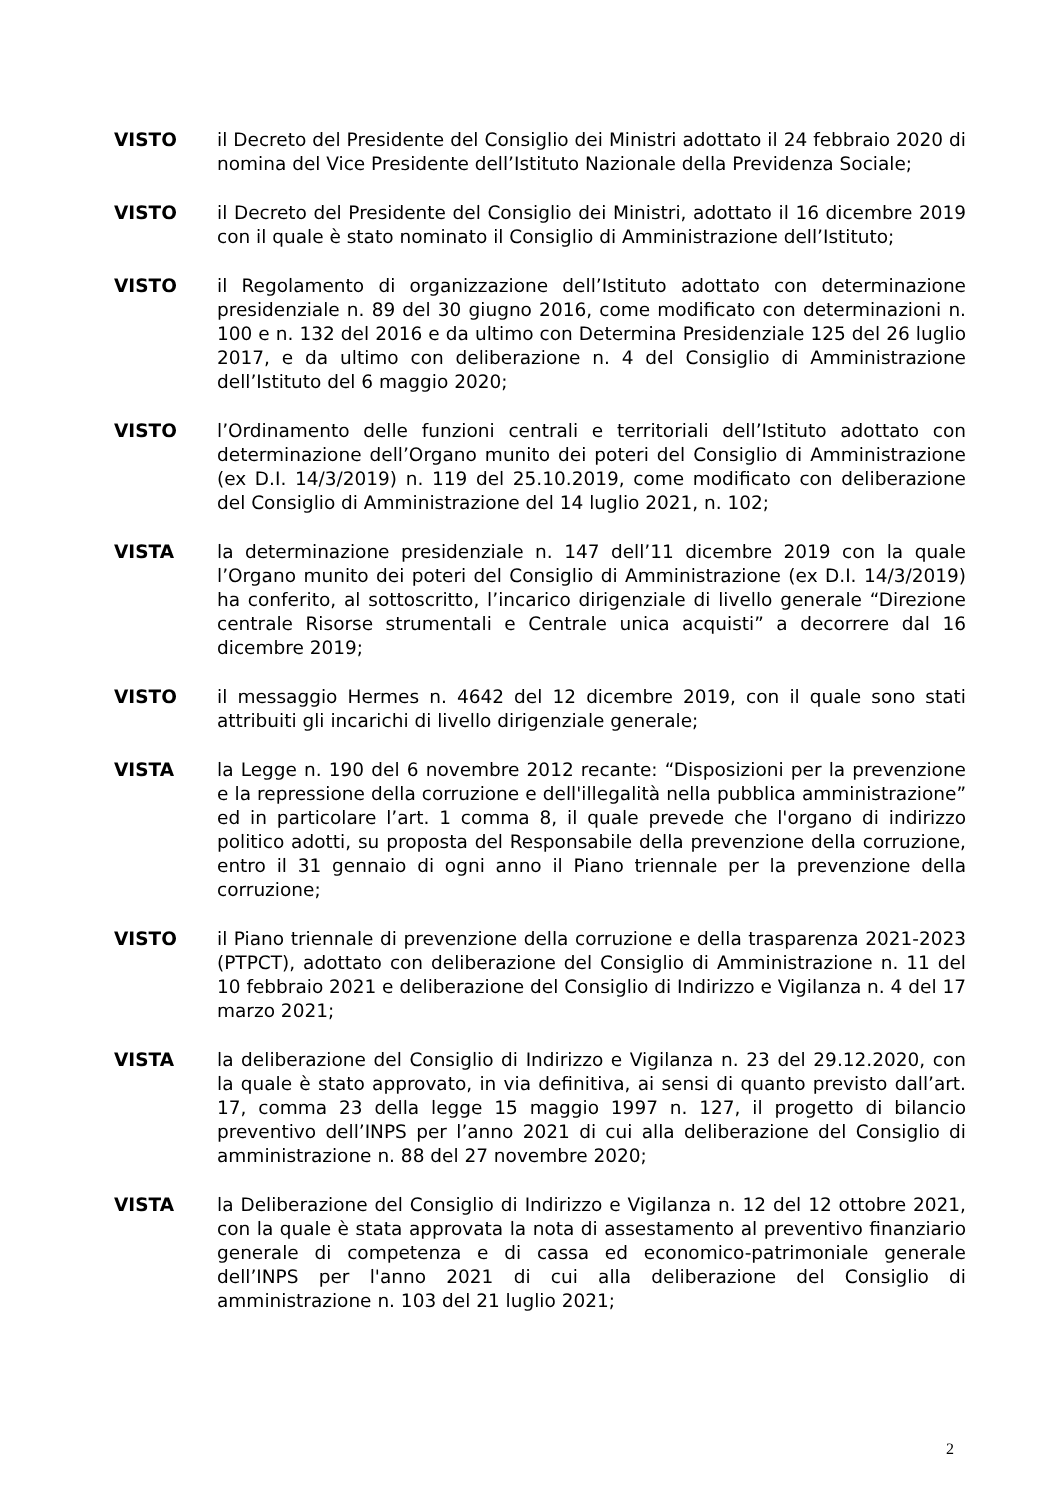VISTO il Decreto del Presidente del Consiglio dei Ministri adottato il 24 febbraio 2020 di nomina del Vice Presidente dell’Istituto Nazionale della Previdenza Sociale;
VISTO il Decreto del Presidente del Consiglio dei Ministri, adottato il 16 dicembre 2019 con il quale è stato nominato il Consiglio di Amministrazione dell’Istituto;
VISTO il Regolamento di organizzazione dell’Istituto adottato con determinazione presidenziale n. 89 del 30 giugno 2016, come modificato con determinazioni n. 100 e n. 132 del 2016 e da ultimo con Determina Presidenziale 125 del 26 luglio 2017, e da ultimo con deliberazione n. 4 del Consiglio di Amministrazione dell’Istituto del 6 maggio 2020;
VISTO l’Ordinamento delle funzioni centrali e territoriali dell’Istituto adottato con determinazione dell’Organo munito dei poteri del Consiglio di Amministrazione (ex D.I. 14/3/2019) n. 119 del 25.10.2019, come modificato con deliberazione del Consiglio di Amministrazione del 14 luglio 2021, n. 102;
VISTA la determinazione presidenziale n. 147 dell’11 dicembre 2019 con la quale l’Organo munito dei poteri del Consiglio di Amministrazione (ex D.I. 14/3/2019) ha conferito, al sottoscritto, l’incarico dirigenziale di livello generale “Direzione centrale Risorse strumentali e Centrale unica acquisti” a decorrere dal 16 dicembre 2019;
VISTO il messaggio Hermes n. 4642 del 12 dicembre 2019, con il quale sono stati attribuiti gli incarichi di livello dirigenziale generale;
VISTA la Legge n. 190 del 6 novembre 2012 recante: “Disposizioni per la prevenzione e la repressione della corruzione e dell'illegalità nella pubblica amministrazione” ed in particolare l’art. 1 comma 8, il quale prevede che l'organo di indirizzo politico adotti, su proposta del Responsabile della prevenzione della corruzione, entro il 31 gennaio di ogni anno il Piano triennale per la prevenzione della corruzione;
VISTO il Piano triennale di prevenzione della corruzione e della trasparenza 2021-2023 (PTPCT), adottato con deliberazione del Consiglio di Amministrazione n. 11 del 10 febbraio 2021 e deliberazione del Consiglio di Indirizzo e Vigilanza n. 4 del 17 marzo 2021;
VISTA la deliberazione del Consiglio di Indirizzo e Vigilanza n. 23 del 29.12.2020, con la quale è stato approvato, in via definitiva, ai sensi di quanto previsto dall’art. 17, comma 23 della legge 15 maggio 1997 n. 127, il progetto di bilancio preventivo dell’INPS per l’anno 2021 di cui alla deliberazione del Consiglio di amministrazione n. 88 del 27 novembre 2020;
VISTA la Deliberazione del Consiglio di Indirizzo e Vigilanza n. 12 del 12 ottobre 2021, con la quale è stata approvata la nota di assestamento al preventivo finanziario generale di competenza e di cassa ed economico-patrimoniale generale dell’INPS per l'anno 2021 di cui alla deliberazione del Consiglio di amministrazione n. 103 del 21 luglio 2021;
2